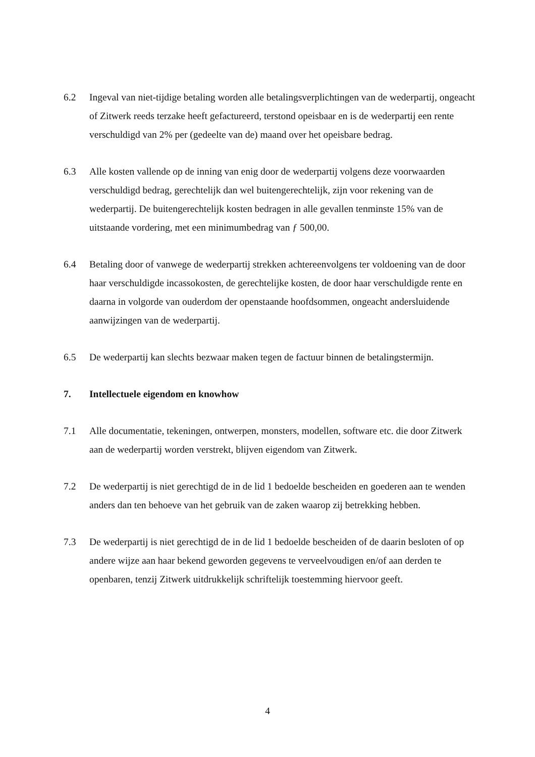6.2 Ingeval van niet-tijdige betaling worden alle betalingsverplichtingen van de wederpartij, ongeacht of Zitwerk reeds terzake heeft gefactureerd, terstond opeisbaar en is de wederpartij een rente verschuldigd van 2% per (gedeelte van de) maand over het opeisbare bedrag.
6.3 Alle kosten vallende op de inning van enig door de wederpartij volgens deze voorwaarden verschuldigd bedrag, gerechtelijk dan wel buitengerechtelijk, zijn voor rekening van de wederpartij. De buitengerechtelijk kosten bedragen in alle gevallen tenminste 15% van de uitstaande vordering, met een minimumbedrag van ƒ 500,00.
6.4 Betaling door of vanwege de wederpartij strekken achtereenvolgens ter voldoening van de door haar verschuldigde incassokosten, de gerechtelijke kosten, de door haar verschuldigde rente en daarna in volgorde van ouderdom der openstaande hoofdsommen, ongeacht andersluidende aanwijzingen van de wederpartij.
6.5 De wederpartij kan slechts bezwaar maken tegen de factuur binnen de betalingstermijn.
7. Intellectuele eigendom en knowhow
7.1 Alle documentatie, tekeningen, ontwerpen, monsters, modellen, software etc. die door Zitwerk aan de wederpartij worden verstrekt, blijven eigendom van Zitwerk.
7.2 De wederpartij is niet gerechtigd de in de lid 1 bedoelde bescheiden en goederen aan te wenden anders dan ten behoeve van het gebruik van de zaken waarop zij betrekking hebben.
7.3 De wederpartij is niet gerechtigd de in de lid 1 bedoelde bescheiden of de daarin besloten of op andere wijze aan haar bekend geworden gegevens te verveelvoudigen en/of aan derden te openbaren, tenzij Zitwerk uitdrukkelijk schriftelijk toestemming hiervoor geeft.
4